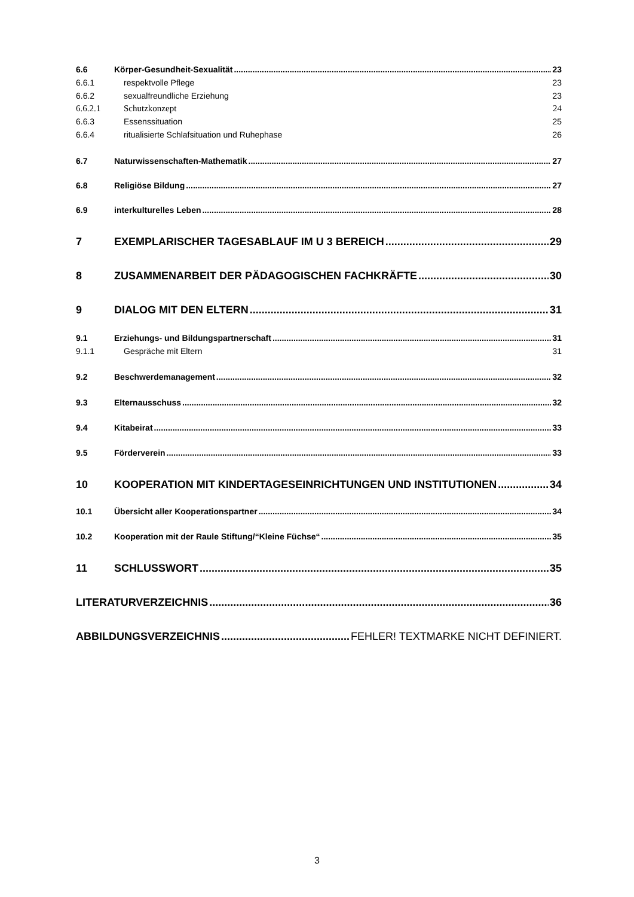6.6 Körper-Gesundheit-Sexualität 23
6.6.1 respektvolle Pflege 23
6.6.2 sexualfreundliche Erziehung 23
6.6.2.1 Schutzkonzept 24
6.6.3 Essenssituation 25
6.6.4 ritualisierte Schlafsituation und Ruhephase 26
6.7 Naturwissenschaften-Mathematik 27
6.8 Religiöse Bildung 27
6.9 interkulturelles Leben 28
7 EXEMPLARISCHER TAGESABLAUF IM U 3 BEREICH 29
8 ZUSAMMENARBEIT DER PÄDAGOGISCHEN FACHKRÄFTE 30
9 DIALOG MIT DEN ELTERN 31
9.1 Erziehungs- und Bildungspartnerschaft 31
9.1.1 Gespräche mit Eltern 31
9.2 Beschwerdemanagement 32
9.3 Elternausschuss 32
9.4 Kitabeirat 33
9.5 Förderverein 33
10 KOOPERATION MIT KINDERTAGESEINRICHTUNGEN UND INSTITUTIONEN 34
10.1 Übersicht aller Kooperationspartner 34
10.2 Kooperation mit der Raule Stiftung/“Kleine Füchse“ 35
11 SCHLUSSWORT 35
LITERATURVERZEICHNIS 36
ABBILDUNGSVERZEICHNIS FEHLER! TEXTMARKE NICHT DEFINIERT.
3